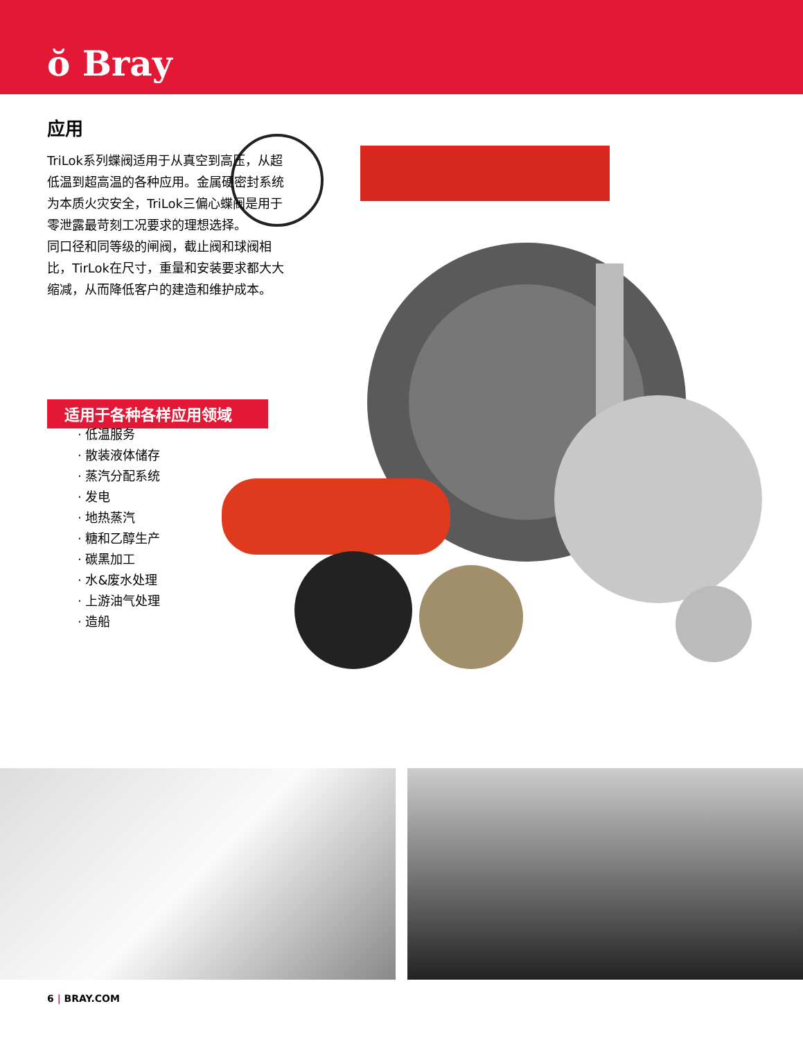ŏ Bray
应用
TriLok系列蝶阀适用于从真空到高压，从超低温到超高温的各种应用。金属硬密封系统为本质火灾安全，TriLok三偏心蝶阀是用于零泄露最苛刻工况要求的理想选择。
同口径和同等级的闸阀，截止阀和球阀相比，TirLok在尺寸，重量和安装要求都大大缩减，从而降低客户的建造和维护成本。
适用于各种各样应用领域
· 低温服务
· 散装液体储存
· 蒸汽分配系统
· 发电
· 地热蒸汽
· 糖和乙醇生产
· 碳黑加工
· 水&废水处理
· 上游油气处理
· 造船
6 | BRAY.COM